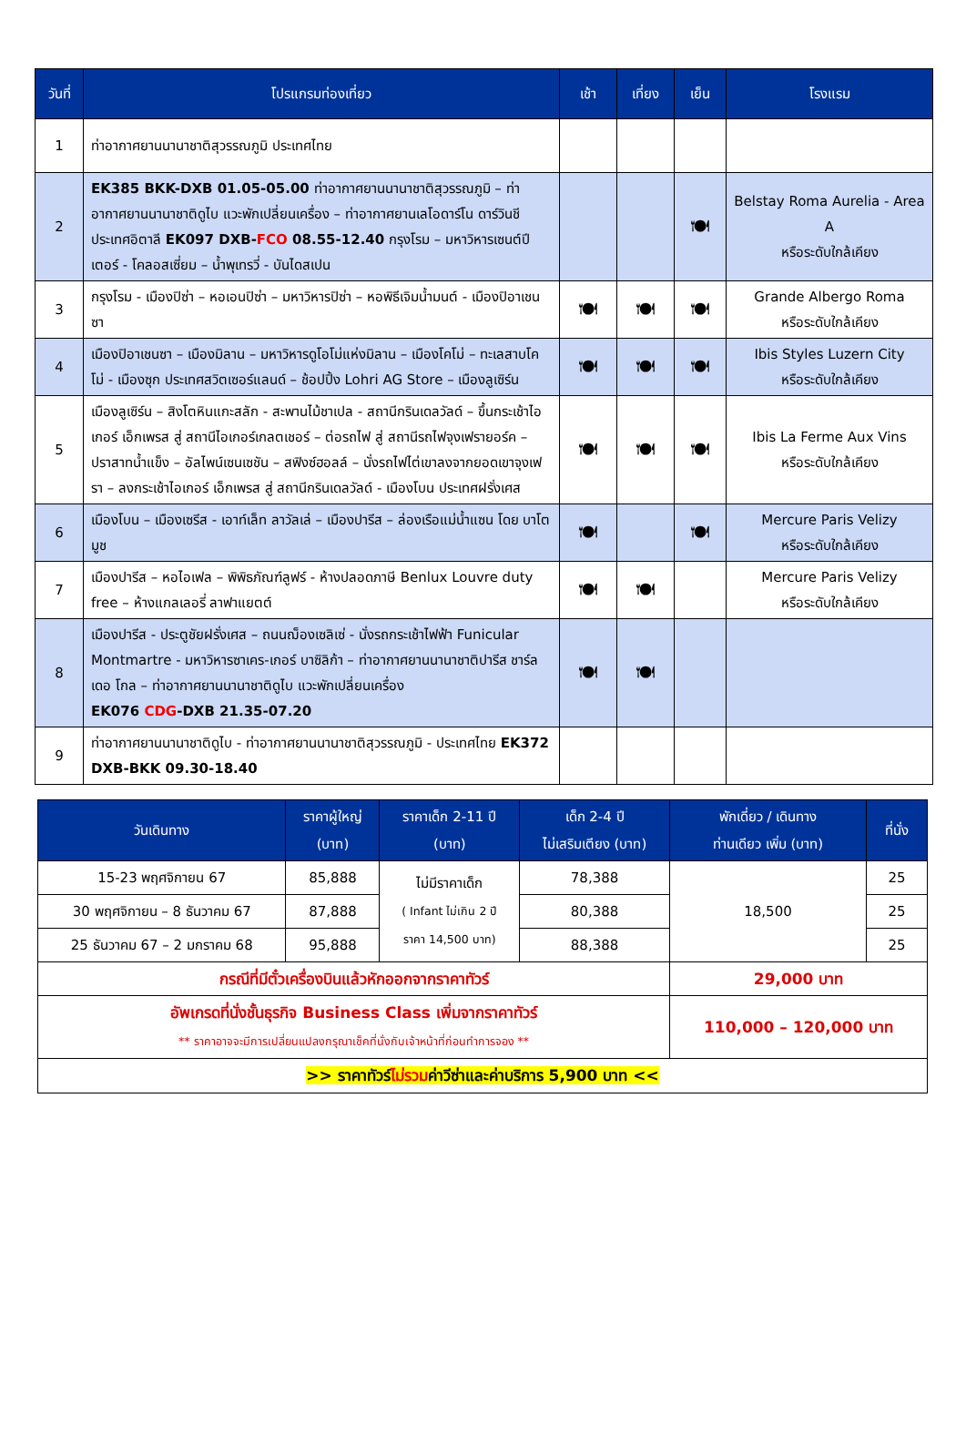| วันที่ | โปรแกรมท่องเที่ยว | เช้า | เที่ยง | เย็น | โรงแรม |
| --- | --- | --- | --- | --- | --- |
| 1 | ท่าอากาศยานนานาชาติสุวรรณภูมิ ประเทศไทย | | | | |
| 2 | EK385 BKK-DXB 01.05-05.00 ท่าอากาศยานนานาชาติสุวรรณภูมิ – ท่าอากาศยานนานาชาติดูไบ แวะพักเปลี่ยนเครื่อง – ท่าอากาศยานเลโอดาร์โน ดาร์วินชี ประเทศอิตาลี EK097 DXB- FCO 08.55-12.40 กรุงโรม – มหาวิหารเซนต์ปีเตอร์ - โคลอสเซี่ยม – น้ำพุเทรวี่ - บันไดสเปน | | | 🍽 | Belstay Roma Aurelia - Area A หรือระดับใกล้เคียง |
| 3 | กรุงโรม - เมืองปิซ่า – หอเอนปิซ่า – มหาวิหารปิซ่า – หอพิธีเจิมน้ำมนต์ - เมืองปิอาเชนซา | 🍽 | 🍽 | 🍽 | Grande Albergo Roma หรือระดับใกล้เคียง |
| 4 | เมืองปิอาเชนซา – เมืองมิลาน – มหาวิหารดูโอโม่แห่งมิลาน – เมืองโคโม่ – ทะเลสาบโคโม่ - เมืองซุก ประเทศสวิตเซอร์แลนด์ – ช้อปปิ้ง Lohri AG Store – เมืองลูเซิร์น | 🍽 | 🍽 | 🍽 | Ibis Styles Luzern City หรือระดับใกล้เคียง |
| 5 | เมืองลูเซิร์น – สิงโตหินแกะสลัก - สะพานไม้ชาเปล - สถานีกรินเดลวัลด์ – ขึ้นกระเช้าไอเกอร์ เอ็กเพรส สู่ สถานีไอเกอร์เกลตเชอร์ – ต่อรถไฟ สู่ สถานีรถไฟจุงเฟรายอร์ค – ปราสาทน้ำแข็ง – อัลไพน์เซนเซชัน – สฟิงซ์ฮอลล์ – นั่งรถไฟไต่เขาลงจากยอดเขาจุงเฟรา – ลงกระเช้าไอเกอร์ เอ็กเพรส สู่ สถานีกรินเดลวัลด์ - เมืองโบน ประเทศฝรั่งเศส | 🍽 | 🍽 | 🍽 | Ibis La Ferme Aux Vins หรือระดับใกล้เคียง |
| 6 | เมืองโบน – เมืองเซรีส - เอาท์เล็ท ลาวัลเล่ – เมืองปารีส – ล่องเรือแม่น้ำแซน โดย บาโต มูช | 🍽 | | 🍽 | Mercure Paris Velizy หรือระดับใกล้เคียง |
| 7 | เมืองปารีส – หอไอเฟล – พิพิธภัณฑ์ลูฟร์ - ห้างปลอดภาษี Benlux Louvre duty free – ห้างแกลเลอรี่ ลาฟาแยตต์ | 🍽 | 🍽 | | Mercure Paris Velizy หรือระดับใกล้เคียง |
| 8 | เมืองปารีส - ประตูชัยฝรั่งเศส – ถนนฌ็องเซลิเซ่ - นั่งรถกระเช้าไฟฟ้า Funicular Montmartre - มหาวิหารซาเคร-เกอร์ บาซิลิก้า – ท่าอากาศยานนานาชาติปารีส ชาร์ล เดอ โกล – ท่าอากาศยานนานาชาติดูไบ แวะพักเปลี่ยนเครื่อง EK076 CDG -DXB 21.35-07.20 | 🍽 | 🍽 | | |
| 9 | ท่าอากาศยานนานาชาติดูไบ - ท่าอากาศยานนานาชาติสุวรรณภูมิ - ประเทศไทย EK372 DXB-BKK 09.30-18.40 | | | | |
| วันเดินทาง | ราคาผู้ใหญ่ (บาท) | ราคาเด็ก 2-11 ปี (บาท) | เด็ก 2-4 ปี ไม่เสริมเตียง (บาท) | พักเดี่ยว / เดินทาง ท่านเดียว เพิ่ม (บาท) | ที่นั่ง |
| --- | --- | --- | --- | --- | --- |
| 15-23 พฤศจิกายน 67 | 85,888 | ไม่มีราคาเด็ก ( Infant ไม่เกิน 2 ปี ราคา 14,500 บาท) | 78,388 | 18,500 | 25 |
| 30 พฤศจิกายน – 8 ธันวาคม 67 | 87,888 | | 80,388 | | 25 |
| 25 ธันวาคม 67 – 2 มกราคม 68 | 95,888 | | 88,388 | | 25 |
| กรณีที่มีตั๋วเครื่องบินแล้วหักออกจากราคาทัวร์ | | | | 29,000 บาท | |
| อัพเกรดที่นั่งชั้นธุรกิจ Business Class เพิ่มจากราคาทัวร์ ** ราคาอาจจะมีการเปลี่ยนแปลงกรุณาเช็คที่นั่งกับเจ้าหน้าที่ก่อนทำการจอง ** | | | | 110,000 – 120,000 บาท | |
| >> ราคาทัวร์ ไม่รวม ค่าวีซ่าและค่าบริการ 5,900 บาท << | | | | | |